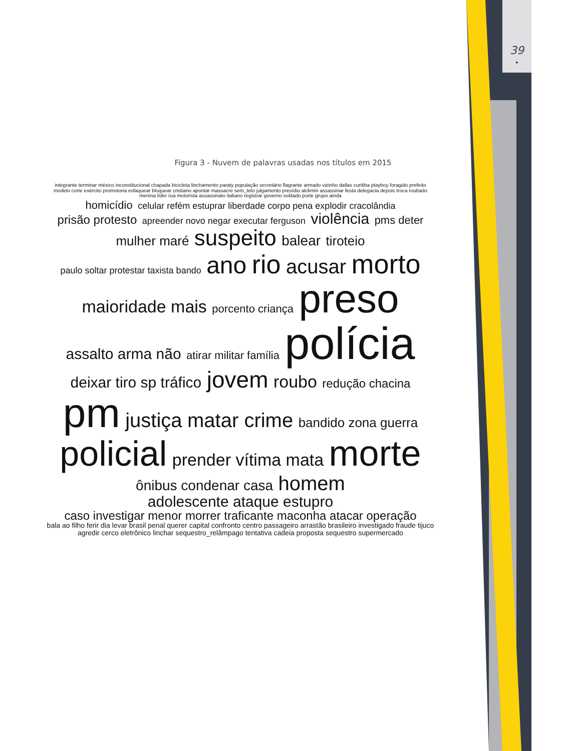39
•
Figura 3 - Nuvem de palavras usadas nos títulos em 2015
integrante terminar méxico inconstitucional chapada bicicleta linchamento paraty população secretário flagrante armado vizinho dallas curitiba playboy foragido prefeito modelo corte exército promotoria esfaquear bloquear cristiano apontar massacre sem_teto julgamento presídio alckmin assassinar festa delegacia depois troca roubado menina líder rua motorista assassinato italiano registrar governo soldado porte grupo ainda homicídio celular refém estuprar liberdade corpo pena explodir cracolândia prisão protesto apreender novo negar executar ferguson violência pms deter mulher maré suspeito balear tiroteio paulo soltar protestar taxista bando ano rio acusar morto maioridade mais porcento criança preso assalto arma não atirar militar família polícia deixar tiro sp tráfico jovem roubo redução chacina pm justiça matar crime bandido zona guerra policial prender vítima mata morte ônibus condenar casa homem adolescente ataque estupro caso investigar menor morrer traficante maconha atacar operação bala ao filho ferir dia levar brasil penal querer capital confronto centro passageiro arrastão brasileiro investigado fraude tijuco agredir cerco eletrônico linchar sequestro_relâmpago tentativa cadeia proposta sequestro supermercado